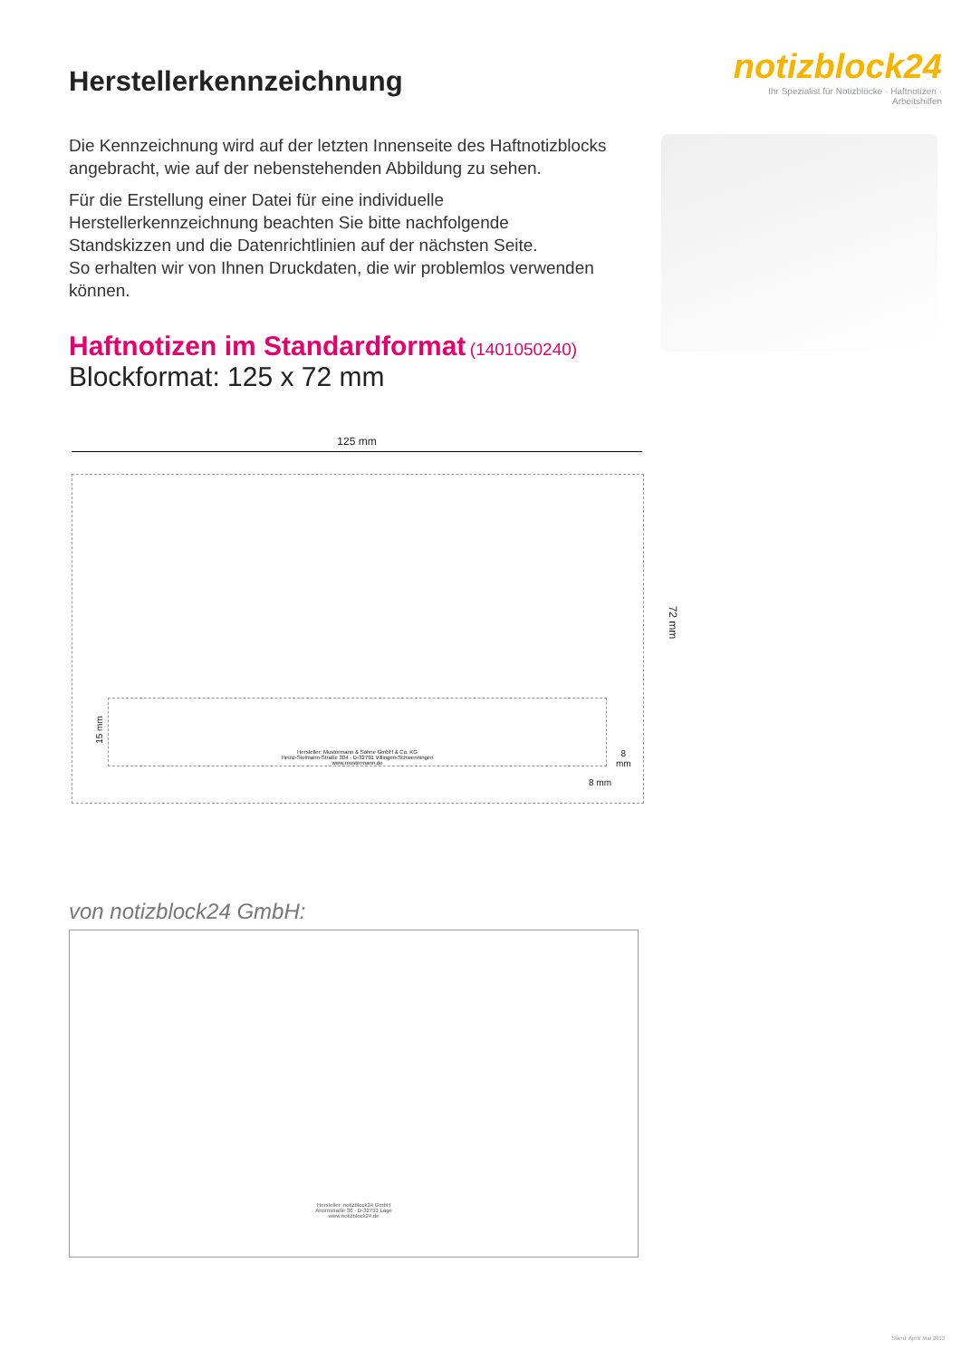Herstellerkennzeichnung
notizblock24
Ihr Spezialist für Notizblöcke · Haftnotizen · Arbeitshilfen
Die Kennzeichnung wird auf der letzten Innenseite des Haftnotizblocks angebracht, wie auf der nebenstehenden Abbildung zu sehen.
Für die Erstellung einer Datei für eine individuelle Herstellerkennzeichnung beachten Sie bitte nachfolgende Standskizzen und die Datenrichtlinien auf der nächsten Seite.
So erhalten wir von Ihnen Druckdaten, die wir problemlos verwenden können.
Haftnotizen im Standardformat (1401050240)
Blockformat: 125 x 72 mm
125 mm
Hersteller: Mustermann & Söhne GmbH & Co. KG
Heinz-Sielmann-Straße 304 · D-32791 Villingen-Schwenningen
www.mustermann.de
15 mm
8
mm
8 mm
72 mm
von notizblock24 GmbH:
Hersteller: notizblock24 GmbH
Ahornstraße 36 · D-32791 Lage
www.notizblock24.de
Stand: April/ Mai 2013